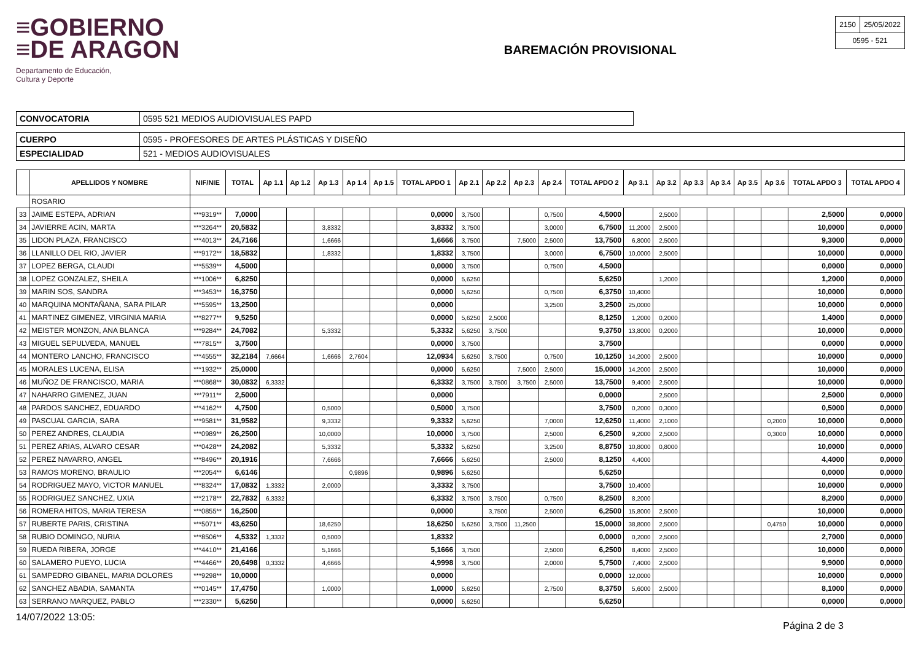≡GOBIERNO
≡DE ARAGON
Departamento de Educación,
Cultura y Deporte
BAREMACIÓN PROVISIONAL
| 2150 | 25/05/2022 |
| 0595 - 521 | |
| CONVOCATORIA | 0595 521 MEDIOS AUDIOVISUALES PAPD |
| CUERPO | 0595 - PROFESORES DE ARTES PLÁSTICAS Y DISEÑO |
| ESPECIALIDAD | 521 - MEDIOS AUDIOVISUALES |
| | APELLIDOS Y NOMBRE | NIF/NIE | TOTAL | Ap 1.1 | Ap 1.2 | Ap 1.3 | Ap 1.4 | Ap 1.5 | TOTAL APDO 1 | Ap 2.1 | Ap 2.2 | Ap 2.3 | Ap 2.4 | TOTAL APDO 2 | Ap 3.1 | Ap 3.2 | Ap 3.3 | Ap 3.4 | Ap 3.5 | Ap 3.6 | TOTAL APDO 3 | TOTAL APDO 4 |
| --- | --- | --- | --- | --- | --- | --- | --- | --- | --- | --- | --- | --- | --- | --- | --- | --- | --- | --- | --- | --- | --- | --- |
| | ROSARIO | | | | | | | | | | | | | | | | | | | | | |
| 33 | JAIME ESTEPA, ADRIAN | ***9319** | 7,0000 | | | | | | 0,0000 | 3,7500 | | | 0,7500 | 4,5000 | | 2,5000 | | | | | 2,5000 | 0,0000 |
| 34 | JAVIERRE ACIN, MARTA | ***3264** | 20,5832 | | | 3,8332 | | | 3,8332 | 3,7500 | | | 3,0000 | 6,7500 | 11,2000 | 2,5000 | | | | | 10,0000 | 0,0000 |
| 35 | LIDON PLAZA, FRANCISCO | ***4013** | 24,7166 | | | 1,6666 | | | 1,6666 | 3,7500 | | 7,5000 | 2,5000 | 13,7500 | 6,8000 | 2,5000 | | | | | 9,3000 | 0,0000 |
| 36 | LLANILLO DEL RIO, JAVIER | ***9172** | 18,5832 | | | 1,8332 | | | 1,8332 | 3,7500 | | | 3,0000 | 6,7500 | 10,0000 | 2,5000 | | | | | 10,0000 | 0,0000 |
| 37 | LOPEZ BERGA, CLAUDI | ***5539** | 4,5000 | | | | | | 0,0000 | 3,7500 | | | 0,7500 | 4,5000 | | | | | | | 0,0000 | 0,0000 |
| 38 | LOPEZ GONZALEZ, SHEILA | ***1006** | 6,8250 | | | | | | 0,0000 | 5,6250 | | | | 5,6250 | | 1,2000 | | | | | 1,2000 | 0,0000 |
| 39 | MARIN SOS, SANDRA | ***3453** | 16,3750 | | | | | | 0,0000 | 5,6250 | | | 0,7500 | 6,3750 | 10,4000 | | | | | | 10,0000 | 0,0000 |
| 40 | MARQUINA MONTAÑANA, SARA PILAR | ***5595** | 13,2500 | | | | | | 0,0000 | | | | 3,2500 | 3,2500 | 25,0000 | | | | | | 10,0000 | 0,0000 |
| 41 | MARTINEZ GIMENEZ, VIRGINIA MARIA | ***8277** | 9,5250 | | | | | | 0,0000 | 5,6250 | 2,5000 | | | 8,1250 | 1,2000 | 0,2000 | | | | | 1,4000 | 0,0000 |
| 42 | MEISTER MONZON, ANA BLANCA | ***9284** | 24,7082 | | | 5,3332 | | | 5,3332 | 5,6250 | 3,7500 | | | 9,3750 | 13,8000 | 0,2000 | | | | | 10,0000 | 0,0000 |
| 43 | MIGUEL SEPULVEDA, MANUEL | ***7815** | 3,7500 | | | | | | 0,0000 | 3,7500 | | | | 3,7500 | | | | | | | 0,0000 | 0,0000 |
| 44 | MONTERO LANCHO, FRANCISCO | ***4555** | 32,2184 | 7,6664 | | 1,6666 | 2,7604 | | 12,0934 | 5,6250 | 3,7500 | | 0,7500 | 10,1250 | 14,2000 | 2,5000 | | | | | 10,0000 | 0,0000 |
| 45 | MORALES LUCENA, ELISA | ***1932** | 25,0000 | | | | | | 0,0000 | 5,6250 | | 7,5000 | 2,5000 | 15,0000 | 14,2000 | 2,5000 | | | | | 10,0000 | 0,0000 |
| 46 | MUÑOZ DE FRANCISCO, MARIA | ***0868** | 30,0832 | 6,3332 | | | | | 6,3332 | 3,7500 | 3,7500 | 3,7500 | 2,5000 | 13,7500 | 9,4000 | 2,5000 | | | | | 10,0000 | 0,0000 |
| 47 | NAHARRO GIMENEZ, JUAN | ***7911** | 2,5000 | | | | | | 0,0000 | | | | | 0,0000 | | 2,5000 | | | | | 2,5000 | 0,0000 |
| 48 | PARDOS SANCHEZ, EDUARDO | ***4162** | 4,7500 | | | 0,5000 | | | 0,5000 | 3,7500 | | | | 3,7500 | 0,2000 | 0,3000 | | | | | 0,5000 | 0,0000 |
| 49 | PASCUAL GARCIA, SARA | ***9581** | 31,9582 | | | 9,3332 | | | 9,3332 | 5,6250 | | | 7,0000 | 12,6250 | 11,4000 | 2,1000 | | | | 0,2000 | 10,0000 | 0,0000 |
| 50 | PEREZ ANDRES, CLAUDIA | ***0989** | 26,2500 | | | 10,0000 | | | 10,0000 | 3,7500 | | | 2,5000 | 6,2500 | 9,2000 | 2,5000 | | | | 0,3000 | 10,0000 | 0,0000 |
| 51 | PEREZ ARIAS, ALVARO CESAR | ***0428** | 24,2082 | | | 5,3332 | | | 5,3332 | 5,6250 | | | 3,2500 | 8,8750 | 10,8000 | 0,8000 | | | | | 10,0000 | 0,0000 |
| 52 | PEREZ NAVARRO, ANGEL | ***8496** | 20,1916 | | | 7,6666 | | | 7,6666 | 5,6250 | | | 2,5000 | 8,1250 | 4,4000 | | | | | | 4,4000 | 0,0000 |
| 53 | RAMOS MORENO, BRAULIO | ***2054** | 6,6146 | | | | 0,9896 | | 0,9896 | 5,6250 | | | | 5,6250 | | | | | | | 0,0000 | 0,0000 |
| 54 | RODRIGUEZ MAYO, VICTOR MANUEL | ***8324** | 17,0832 | 1,3332 | | 2,0000 | | | 3,3332 | 3,7500 | | | | 3,7500 | 10,4000 | | | | | | 10,0000 | 0,0000 |
| 55 | RODRIGUEZ SANCHEZ, UXIA | ***2178** | 22,7832 | 6,3332 | | | | | 6,3332 | 3,7500 | 3,7500 | | 0,7500 | 8,2500 | 8,2000 | | | | | | 8,2000 | 0,0000 |
| 56 | ROMERA HITOS, MARIA TERESA | ***0855** | 16,2500 | | | | | | 0,0000 | | 3,7500 | | 2,5000 | 6,2500 | 15,8000 | 2,5000 | | | | | 10,0000 | 0,0000 |
| 57 | RUBERTE PARIS, CRISTINA | ***5071** | 43,6250 | | | 18,6250 | | | 18,6250 | 5,6250 | 3,7500 | 11,2500 | | 15,0000 | 38,8000 | 2,5000 | | | | 0,4750 | 10,0000 | 0,0000 |
| 58 | RUBIO DOMINGO, NURIA | ***8506** | 4,5332 | 1,3332 | | 0,5000 | | | 1,8332 | | | | | 0,0000 | 0,2000 | 2,5000 | | | | | 2,7000 | 0,0000 |
| 59 | RUEDA RIBERA, JORGE | ***4410** | 21,4166 | | | 5,1666 | | | 5,1666 | 3,7500 | | | 2,5000 | 6,2500 | 8,4000 | 2,5000 | | | | | 10,0000 | 0,0000 |
| 60 | SALAMERO PUEYO, LUCIA | ***4466** | 20,6498 | 0,3332 | | 4,6666 | | | 4,9998 | 3,7500 | | | 2,0000 | 5,7500 | 7,4000 | 2,5000 | | | | | 9,9000 | 0,0000 |
| 61 | SAMPEDRO GIBANEL, MARIA DOLORES | ***9298** | 10,0000 | | | | | | 0,0000 | | | | | 0,0000 | 12,0000 | | | | | | 10,0000 | 0,0000 |
| 62 | SANCHEZ ABADIA, SAMANTA | ***0145** | 17,4750 | | | 1,0000 | | | 1,0000 | 5,6250 | | | 2,7500 | 8,3750 | 5,6000 | 2,5000 | | | | | 8,1000 | 0,0000 |
| 63 | SERRANO MARQUEZ, PABLO | ***2330** | 5,6250 | | | | | | 0,0000 | 5,6250 | | | | 5,6250 | | | | | | | 0,0000 | 0,0000 |
14/07/2022 13:05: Página 2 de 3